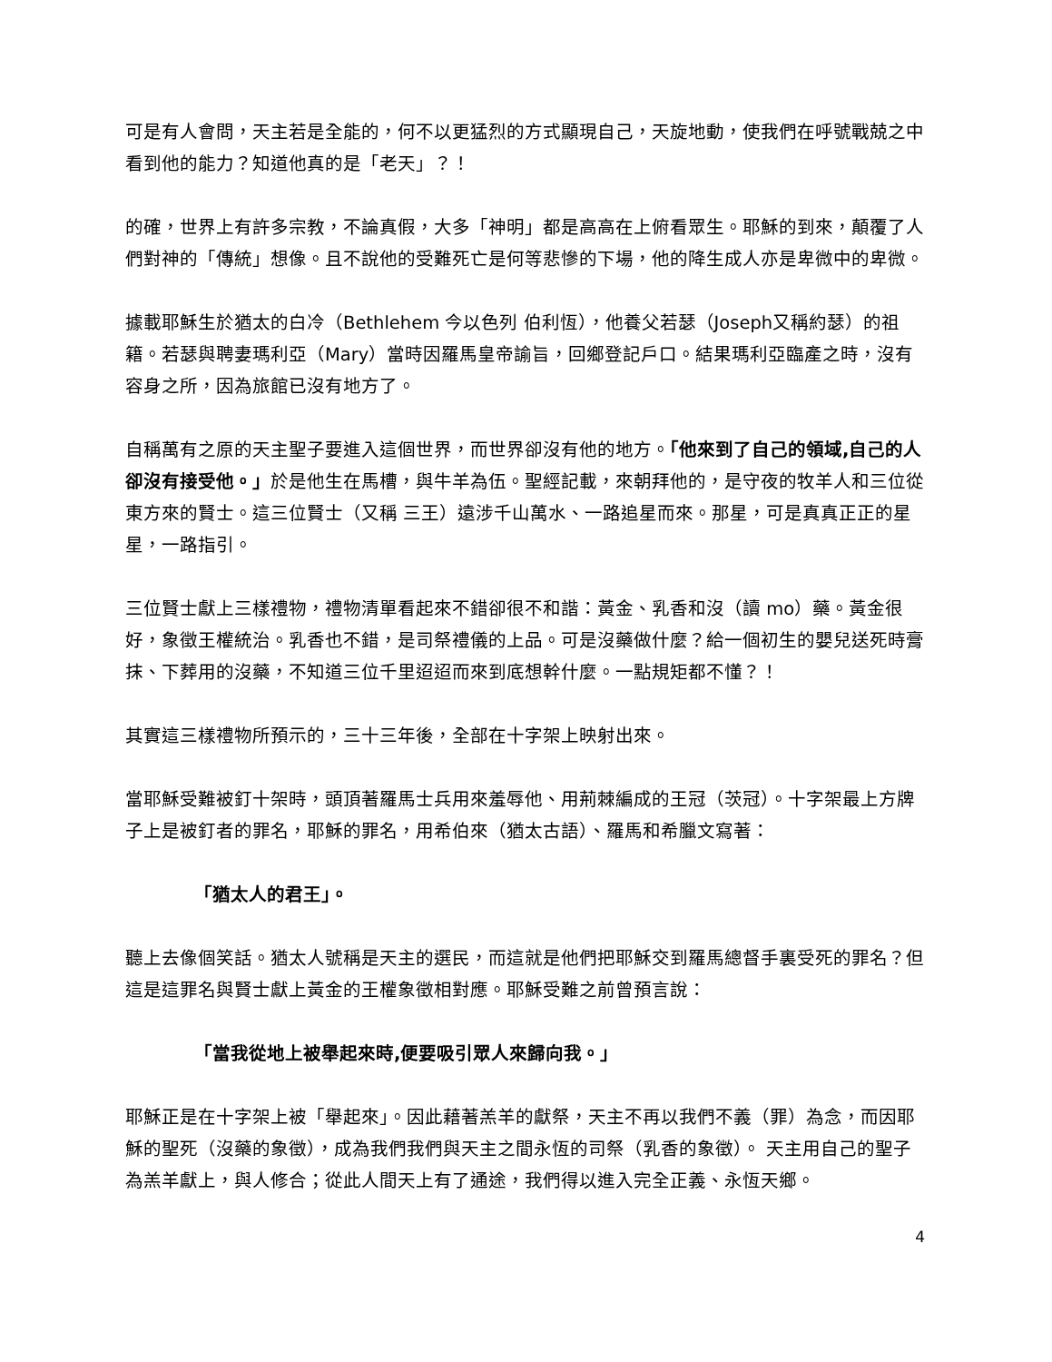可是有人會問，天主若是全能的，何不以更猛烈的方式顯現自己，天旋地動，使我們在呼號戰兢之中看到他的能力？知道他真的是「老天」？！
的確，世界上有許多宗教，不論真假，大多「神明」都是高高在上俯看眾生。耶穌的到來，顛覆了人們對神的「傳統」想像。且不說他的受難死亡是何等悲慘的下場，他的降生成人亦是卑微中的卑微。
據載耶穌生於猶太的白冷（Bethlehem 今以色列 伯利恆），他養父若瑟（Joseph又稱約瑟）的祖籍。若瑟與聘妻瑪利亞（Mary）當時因羅馬皇帝諭旨，回鄉登記戶口。結果瑪利亞臨產之時，沒有容身之所，因為旅館已沒有地方了。
自稱萬有之原的天主聖子要進入這個世界，而世界卻沒有他的地方。「他來到了自己的領域,自己的人卻沒有接受他。」於是他生在馬槽，與牛羊為伍。聖經記載，來朝拜他的，是守夜的牧羊人和三位從東方來的賢士。這三位賢士（又稱 三王）遠涉千山萬水、一路追星而來。那星，可是真真正正的星星，一路指引。
三位賢士獻上三樣禮物，禮物清單看起來不錯卻很不和諧：黃金、乳香和沒（讀 mo）藥。黃金很好，象徵王權統治。乳香也不錯，是司祭禮儀的上品。可是沒藥做什麼？給一個初生的嬰兒送死時膏抹、下葬用的沒藥，不知道三位千里迢迢而來到底想幹什麼。一點規矩都不懂？！
其實這三樣禮物所預示的，三十三年後，全部在十字架上映射出來。
當耶穌受難被釘十架時，頭頂著羅馬士兵用來羞辱他、用荊棘編成的王冠（茨冠）。十字架最上方牌子上是被釘者的罪名，耶穌的罪名，用希伯來（猶太古語）、羅馬和希臘文寫著：
「猶太人的君王」。
聽上去像個笑話。猶太人號稱是天主的選民，而這就是他們把耶穌交到羅馬總督手裏受死的罪名？但這是這罪名與賢士獻上黃金的王權象徵相對應。耶穌受難之前曾預言說：
「當我從地上被舉起來時,便要吸引眾人來歸向我。」
耶穌正是在十字架上被「舉起來」。因此藉著羔羊的獻祭，天主不再以我們不義（罪）為念，而因耶穌的聖死（沒藥的象徵），成為我們我們與天主之間永恆的司祭（乳香的象徵）。 天主用自己的聖子為羔羊獻上，與人修合；從此人間天上有了通途，我們得以進入完全正義、永恆天鄉。
4